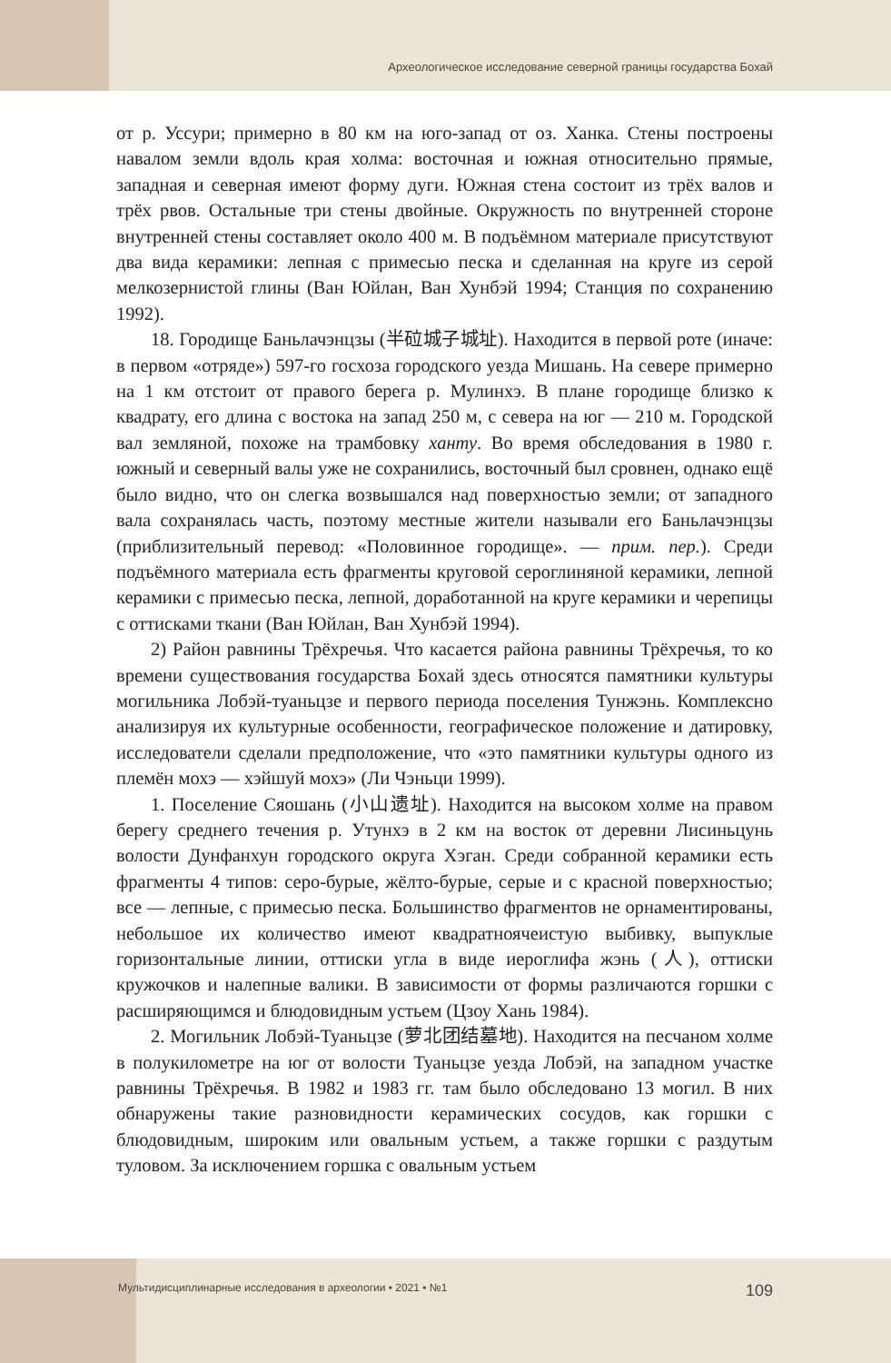Археологическое исследование северной границы государства Бохай
от р. Уссури; примерно в 80 км на юго-запад от оз. Ханка. Стены построены навалом земли вдоль края холма: восточная и южная относительно прямые, западная и северная имеют форму дуги. Южная стена состоит из трёх валов и трёх рвов. Остальные три стены двойные. Окружность по внутренней стороне внутренней стены составляет около 400 м. В подъёмном материале присутствуют два вида керамики: лепная с примесью песка и сделанная на круге из серой мелкозернистой глины (Ван Юйлан, Ван Хунбэй 1994; Станция по сохранению 1992).
18. Городище Баньлачэнцзы (半砬城子城址). Находится в первой роте (иначе: в первом «отряде») 597-го госхоза городского уезда Мишань. На севере примерно на 1 км отстоит от правого берега р. Мулинхэ. В плане городище близко к квадрату, его длина с востока на запад 250 м, с севера на юг — 210 м. Городской вал земляной, похоже на трамбовку ханту. Во время обследования в 1980 г. южный и северный валы уже не сохранились, восточный был сровнен, однако ещё было видно, что он слегка возвышался над поверхностью земли; от западного вала сохранялась часть, поэтому местные жители называли его Баньлачэнцзы (приблизительный перевод: «Половинное городище». — прим. пер.). Среди подъёмного материала есть фрагменты круговой сероглиняной керамики, лепной керамики с примесью песка, лепной, доработанной на круге керамики и черепицы с оттисками ткани (Ван Юйлан, Ван Хунбэй 1994).
2) Район равнины Трёхречья. Что касается района равнины Трёхречья, то ко времени существования государства Бохай здесь относятся памятники культуры могильника Лобэй-туаньцзе и первого периода поселения Тунжэнь. Комплексно анализируя их культурные особенности, географическое положение и датировку, исследователи сделали предположение, что «это памятники культуры одного из племён мохэ — хэйшуй мохэ» (Ли Чэньци 1999).
1. Поселение Сяошань (小山遗址). Находится на высоком холме на правом берегу среднего течения р. Утунхэ в 2 км на восток от деревни Лисиньцунь волости Дунфанхун городского округа Хэган. Среди собранной керамики есть фрагменты 4 типов: серо-бурые, жёлто-бурые, серые и с красной поверхностью; все — лепные, с примесью песка. Большинство фрагментов не орнаментированы, небольшое их количество имеют квадратноячеистую выбивку, выпуклые горизонтальные линии, оттиски угла в виде иероглифа жэнь (人), оттиски кружочков и налепные валики. В зависимости от формы различаются горшки с расширяющимся и блюдовидным устьем (Цзоу Хань 1984).
2. Могильник Лобэй-Туаньцзе (萝北团结墓地). Находится на песчаном холме в полукилометре на юг от волости Туаньцзе уезда Лобэй, на западном участке равнины Трёхречья. В 1982 и 1983 гг. там было обследовано 13 могил. В них обнаружены такие разновидности керамических сосудов, как горшки с блюдовидным, широким или овальным устьем, а также горшки с раздутым туловом. За исключением горшка с овальным устьем
Мультидисциплинарные исследования в археологии • 2021 • №1 109